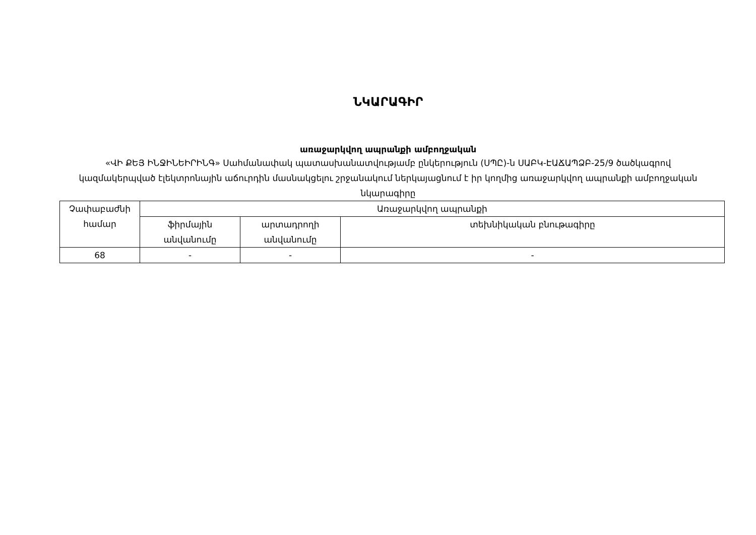ՆԿԱՐԱԳԻՐ
առաջարկվող ապրանքի ամբողջական
«ՎԻ ՔԵՅ ԻՆՋԻՆԵԻՐԻՆԳ» Սահմանափակ պատասխանատվությամբ ընկերություն (ՍՊԸ)-ն ՍԱԲԿ-ԷԱՃԱՊՁԲ-25/9 ծածկագրով կազմակերպված էլեկտրոնային աճուրդին մասնակցելու շրջանակում ներկայացնում է իր կողմից առաջարկվող ապրանքի ամբողջական նկարագիրը
| Չափաբաժնի համար | Առաջարկվող ապրանքի | | |
| | ֆիրմային անվանումը | արտադրողի անվանումը | տեխնիկական բնութագիրը |
| 68 | - | - | - |